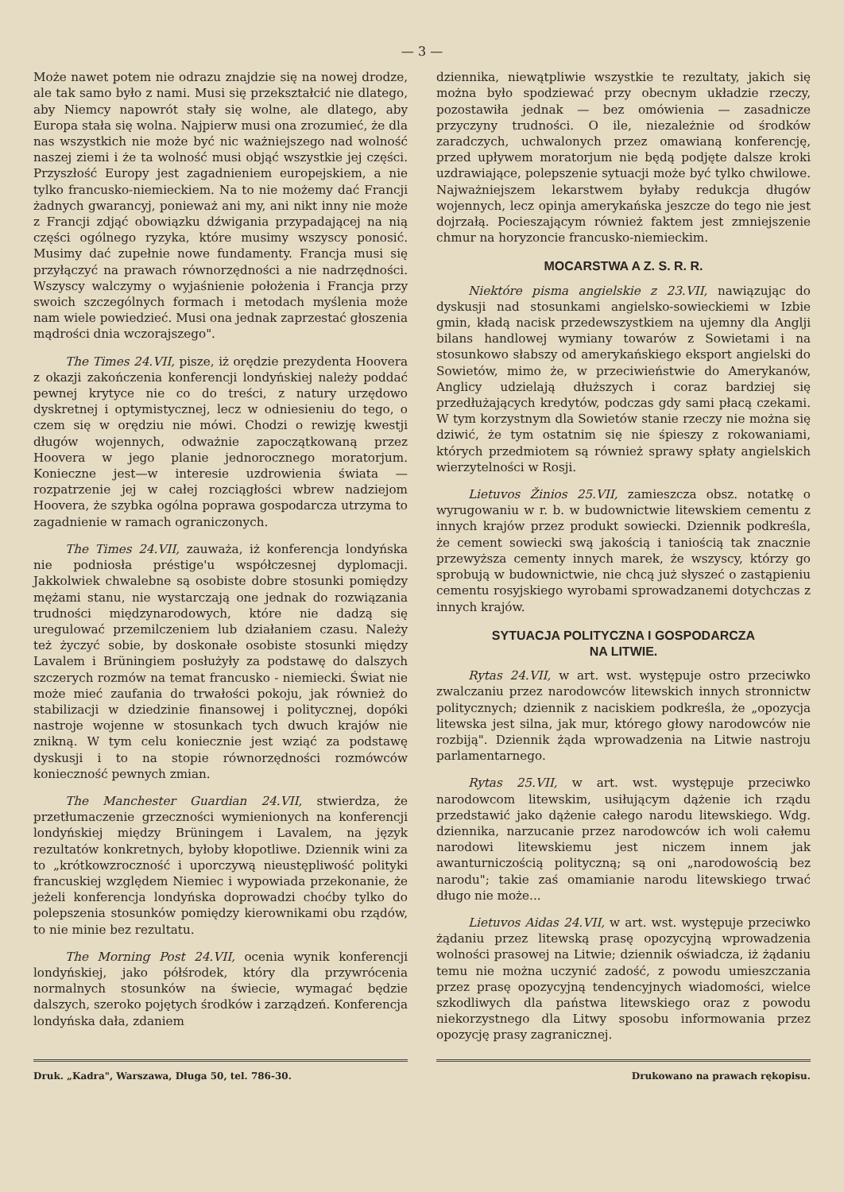— 3 —
Może nawet potem nie odrazu znajdzie się na nowej drodze, ale tak samo było z nami. Musi się przekształcić nie dlatego, aby Niemcy napowrót stały się wolne, ale dlatego, aby Europa stała się wolna. Najpierw musi ona zrozumieć, że dla nas wszystkich nie może być nic ważniejszego nad wolność naszej ziemi i że ta wolność musi objąć wszystkie jej części. Przyszłość Europy jest zagadnieniem europejskiem, a nie tylko francusko-niemieckiem. Na to nie możemy dać Francji żadnych gwarancyj, ponieważ ani my, ani nikt inny nie może z Francji zdjąć obowiązku dźwigania przypadającej na nią części ogólnego ryzyka, które musimy wszyscy ponosić. Musimy dać zupełnie nowe fundamenty. Francja musi się przyłączyć na prawach równorzędności a nie nadrzędności. Wszyscy walczymy o wyjaśnienie położenia i Francja przy swoich szczególnych formach i metodach myślenia może nam wiele powiedzieć. Musi ona jednak zaprzestać głoszenia mądrości dnia wczorajszego".
The Times 24.VII, pisze, iż orędzie prezydenta Hoovera z okazji zakończenia konferencji londyńskiej należy poddać pewnej krytyce nie co do treści, z natury urzędowo dyskretnej i optymistycznej, lecz w odniesieniu do tego, o czem się w orędziu nie mówi. Chodzi o rewizję kwestji długów wojennych, odważnie zapoczątkowaną przez Hoovera w jego planie jednorocznego moratorjum. Konieczne jest—w interesie uzdrowienia świata — rozpatrzenie jej w całej rozciągłości wbrew nadziejom Hoovera, że szybka ogólna poprawa gospodarcza utrzyma to zagadnienie w ramach ograniczonych.
The Times 24.VII, zauważa, iż konferencja londyńska nie podniosła préstige'u współczesnej dyplomacji. Jakkolwiek chwalebne są osobiste dobre stosunki pomiędzy mężami stanu, nie wystarczają one jednak do rozwiązania trudności międzynarodowych, które nie dadzą się uregulować przemilczeniem lub działaniem czasu. Należy też życzyć sobie, by doskonałe osobiste stosunki między Lavalem i Brüningiem posłużyły za podstawę do dalszych szczerych rozmów na temat francusko - niemiecki. Świat nie może mieć zaufania do trwałości pokoju, jak również do stabilizacji w dziedzinie finansowej i politycznej, dopóki nastroje wojenne w stosunkach tych dwuch krajów nie znikną. W tym celu koniecznie jest wziąć za podstawę dyskusji i to na stopie równorzędności rozmówców konieczność pewnych zmian.
The Manchester Guardian 24.VII, stwierdza, że przetłumaczenie grzeczności wymienionych na konferencji londyńskiej między Brüningem i Lavalem, na język rezultatów konkretnych, byłoby kłopotliwe. Dziennik wini za to „krótkowzroczność i uporczywą nieustępliwość polityki francuskiej względem Niemiec i wypowiada przekonanie, że jeżeli konferencja londyńska doprowadzi choćby tylko do polepszenia stosunków pomiędzy kierownikami obu rządów, to nie minie bez rezultatu.
The Morning Post 24.VII, ocenia wynik konferencji londyńskiej, jako półśrodek, który dla przywrócenia normalnych stosunków na świecie, wymagać będzie dalszych, szeroko pojętych środków i zarządzeń. Konferencja londyńska dała, zdaniem
dziennika, niewątpliwie wszystkie te rezultaty, jakich się można było spodziewać przy obecnym układzie rzeczy, pozostawiła jednak — bez omówienia — zasadnicze przyczyny trudności. O ile, niezależnie od środków zaradczych, uchwalonych przez omawianą konferencję, przed upływem moratorjum nie będą podjęte dalsze kroki uzdrawiające, polepszenie sytuacji może być tylko chwilowe. Najważniejszem lekarstwem byłaby redukcja długów wojennych, lecz opinja amerykańska jeszcze do tego nie jest dojrzałą. Pocieszającym również faktem jest zmniejszenie chmur na horyzoncie francusko-niemieckim.
MOCARSTWA A Z. S. R. R.
Niektóre pisma angielskie z 23.VII, nawiązując do dyskusji nad stosunkami angielsko-sowieckiemi w Izbie gmin, kładą nacisk przedewszystkiem na ujemny dla Anglji bilans handlowej wymiany towarów z Sowietami i na stosunkowo słabszy od amerykańskiego eksport angielski do Sowietów, mimo że, w przeciwieństwie do Amerykanów, Anglicy udzielają dłuższych i coraz bardziej się przedłużających kredytów, podczas gdy sami płacą czekami. W tym korzystnym dla Sowietów stanie rzeczy nie można się dziwić, że tym ostatnim się nie śpieszy z rokowaniami, których przedmiotem są również sprawy spłaty angielskich wierzytelności w Rosji.
Lietuvos Žinios 25.VII, zamieszcza obsz. notatkę o wyrugowaniu w r. b. w budownictwie litewskiem cementu z innych krajów przez produkt sowiecki. Dziennik podkreśla, że cement sowiecki swą jakością i taniością tak znacznie przewyższa cementy innych marek, że wszyscy, którzy go sprobują w budownictwie, nie chcą już słyszeć o zastąpieniu cementu rosyjskiego wyrobami sprowadzanemi dotychczas z innych krajów.
SYTUACJA POLITYCZNA I GOSPODARCZA
NA LITWIE.
Rytas 24.VII, w art. wst. występuje ostro przeciwko zwalczaniu przez narodowców litewskich innych stronnictw politycznych; dziennik z naciskiem podkreśla, że „opozycja litewska jest silna, jak mur, którego głowy narodowców nie rozbiją". Dziennik żąda wprowadzenia na Litwie nastroju parlamentarnego.
Rytas 25.VII, w art. wst. występuje przeciwko narodowcom litewskim, usiłującym dążenie ich rządu przedstawić jako dążenie całego narodu litewskiego. Wdg. dziennika, narzucanie przez narodowców ich woli całemu narodowi litewskiemu jest niczem innem jak awanturniczością polityczną; są oni „narodowością bez narodu"; takie zaś omamianie narodu litewskiego trwać długo nie może...
Lietuvos Aidas 24.VII, w art. wst. występuje przeciwko żądaniu przez litewską prasę opozycyjną wprowadzenia wolności prasowej na Litwie; dziennik oświadcza, iż żądaniu temu nie można uczynić zadość, z powodu umieszczania przez prasę opozycyjną tendencyjnych wiadomości, wielce szkodliwych dla państwa litewskiego oraz z powodu niekorzystnego dla Litwy sposobu informowania przez opozycję prasy zagranicznej.
Druk. „Kadra", Warszawa, Długa 50, tel. 786-30.
Drukowano na prawach rękopisu.